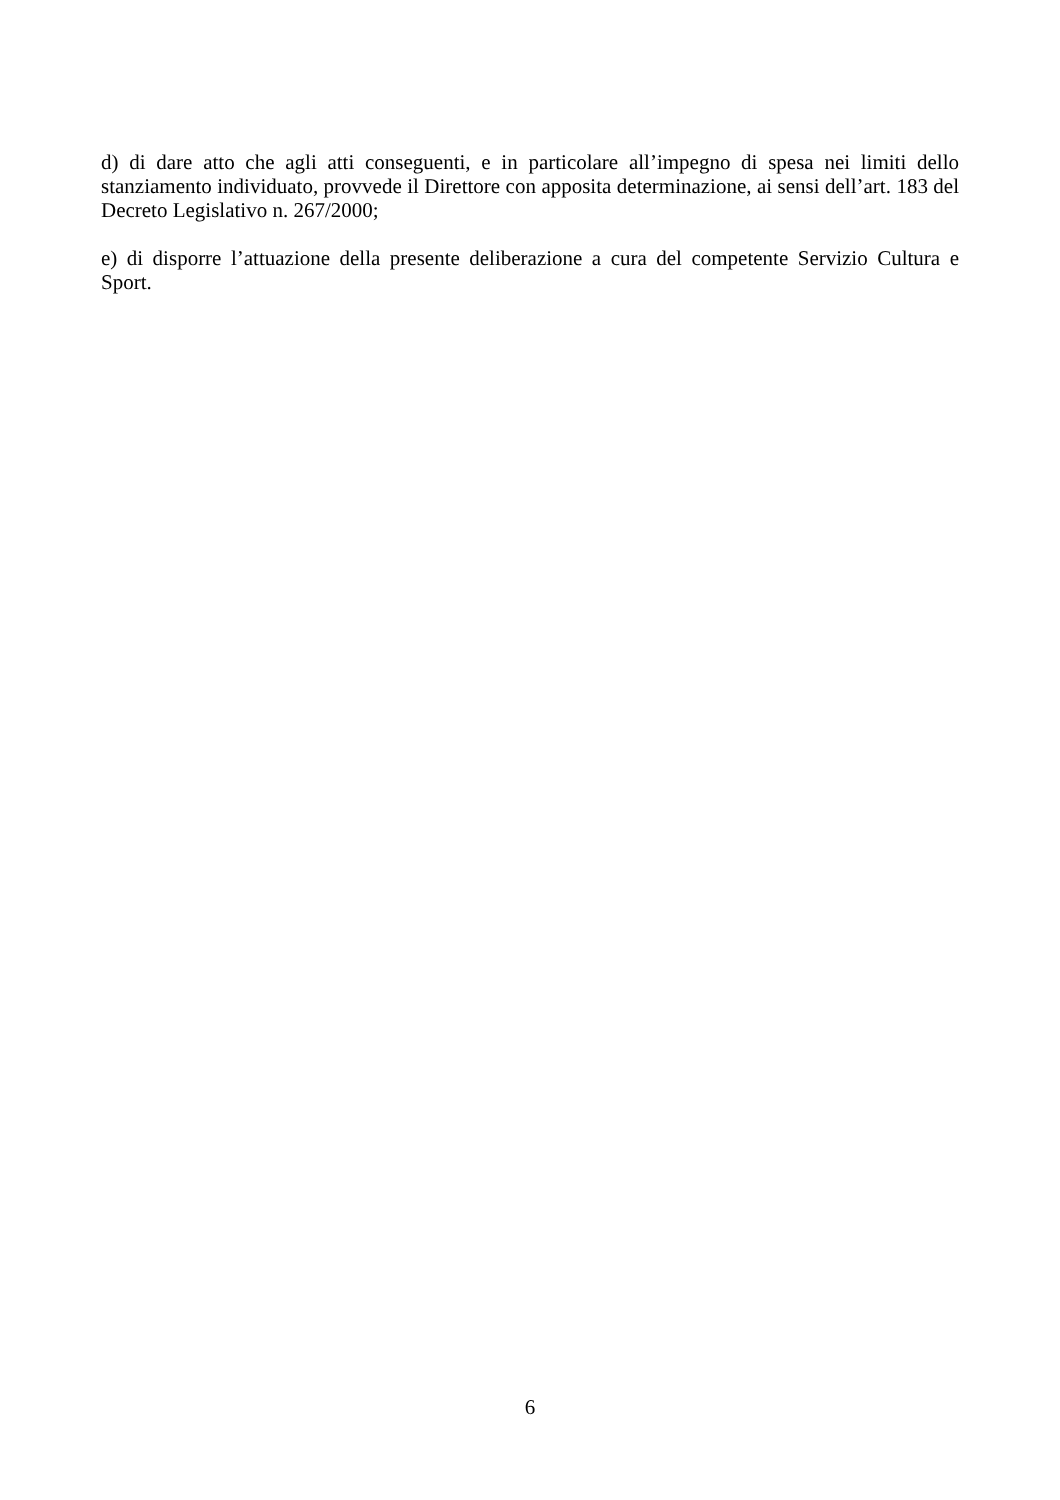d) di dare atto che agli atti conseguenti, e in particolare all’impegno di spesa nei limiti dello stanziamento individuato, provvede il Direttore con apposita determinazione, ai sensi dell’art. 183 del Decreto Legislativo n. 267/2000;
e) di disporre l’attuazione della presente deliberazione a cura del competente Servizio Cultura e Sport.
6